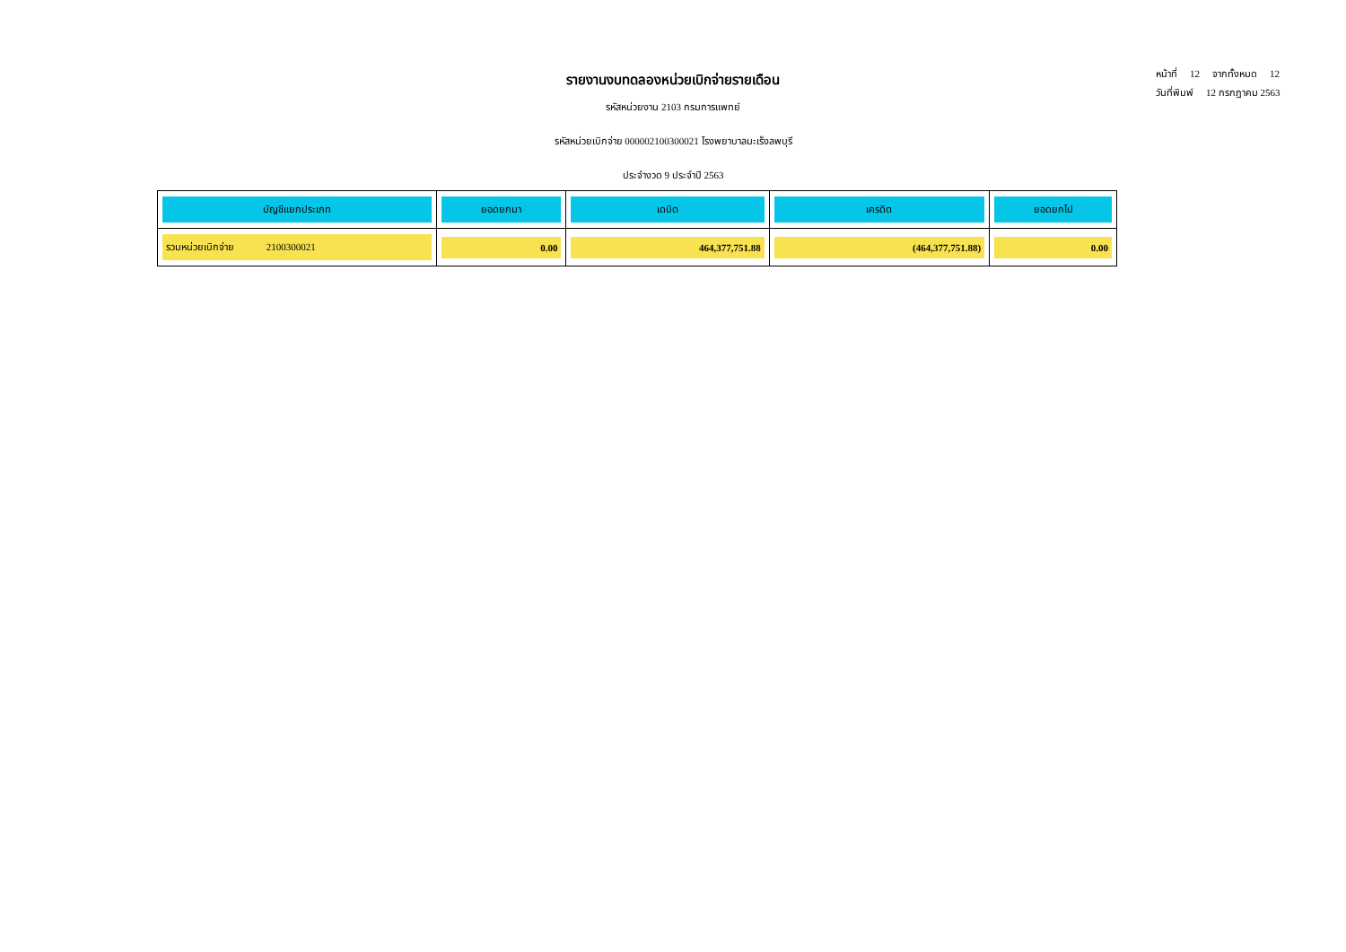รายงานงบทดลองหน่วยเบิกจ่ายรายเดือน
รหัสหน่วยงาน 2103 กรมการแพทย์
รหัสหน่วยเบิกจ่าย 000002100300021 โรงพยาบาลมะเร็งลพบุรี
ประจำงวด 9 ประจำปี 2563
หน้าที่ 12 จากทั้งหมด 12
วันที่พิมพ์ 12 กรกฎาคม 2563
| บัญชีแยกประเภท | ยอดยกมา | เดบิต | เครดิต | ยอดยกไป |
| --- | --- | --- | --- | --- |
| รวมหน่วยเบิกจ่าย 2100300021 | 0.00 | 464,377,751.88 | (464,377,751.88) | 0.00 |